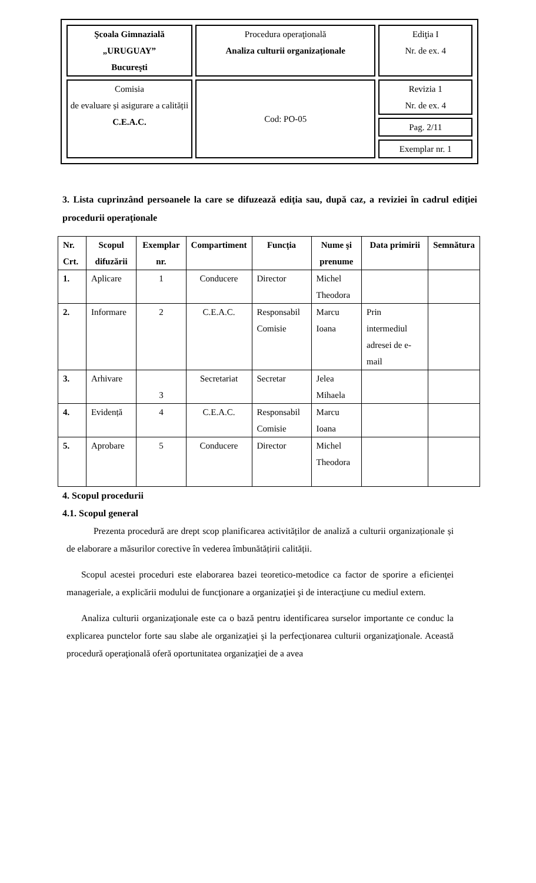| Şcoala Gimnazială „URUGUAY” Bucureşti | Procedura operaţională Analiza culturii organizaționale | Ediţia I Nr. de ex. 4 |
| Comisia de evaluare și asigurare a calității C.E.A.C. | Cod: PO-05 | Revizia 1 Nr. de ex. 4 |
| | | Pag. 2/11 |
| | | Exemplar nr. 1 |
3. Lista cuprinzând persoanele la care se difuzează ediţia sau, după caz, a reviziei în cadrul ediţiei procedurii operaţionale
| Nr. Crt. | Scopul difuzării | Exemplar nr. | Compartiment | Funcţia | Nume şi prenume | Data primirii | Semnătura |
| --- | --- | --- | --- | --- | --- | --- | --- |
| 1. | Aplicare | 1 | Conducere | Director | Michel Theodora | | |
| 2. | Informare | 2 | C.E.A.C. | Responsabil Comisie | Marcu Ioana | Prin intermediul adresei de e-mail | |
| 3. | Arhivare | 3 | Secretariat | Secretar | Jelea Mihaela | | |
| 4. | Evidență | 4 | C.E.A.C. | Responsabil Comisie | Marcu Ioana | | |
| 5. | Aprobare | 5 | Conducere | Director | Michel Theodora | | |
4. Scopul procedurii
4.1. Scopul general
Prezenta procedură are drept scop planificarea activităților de analiză a culturii organizaționale și de elaborare a măsurilor corective în vederea îmbunătățirii calității.
Scopul acestei proceduri este elaborarea bazei teoretico-metodice ca factor de sporire a eficienţei manageriale, a explicării modului de funcţionare a organizaţiei şi de interacţiune cu mediul extern.
Analiza culturii organizaţionale este ca o bază pentru identificarea surselor importante ce conduc la explicarea punctelor forte sau slabe ale organizaţiei şi la perfecţionarea culturii organizaţionale. Această procedură operaţională oferă oportunitatea organizaţiei de a avea